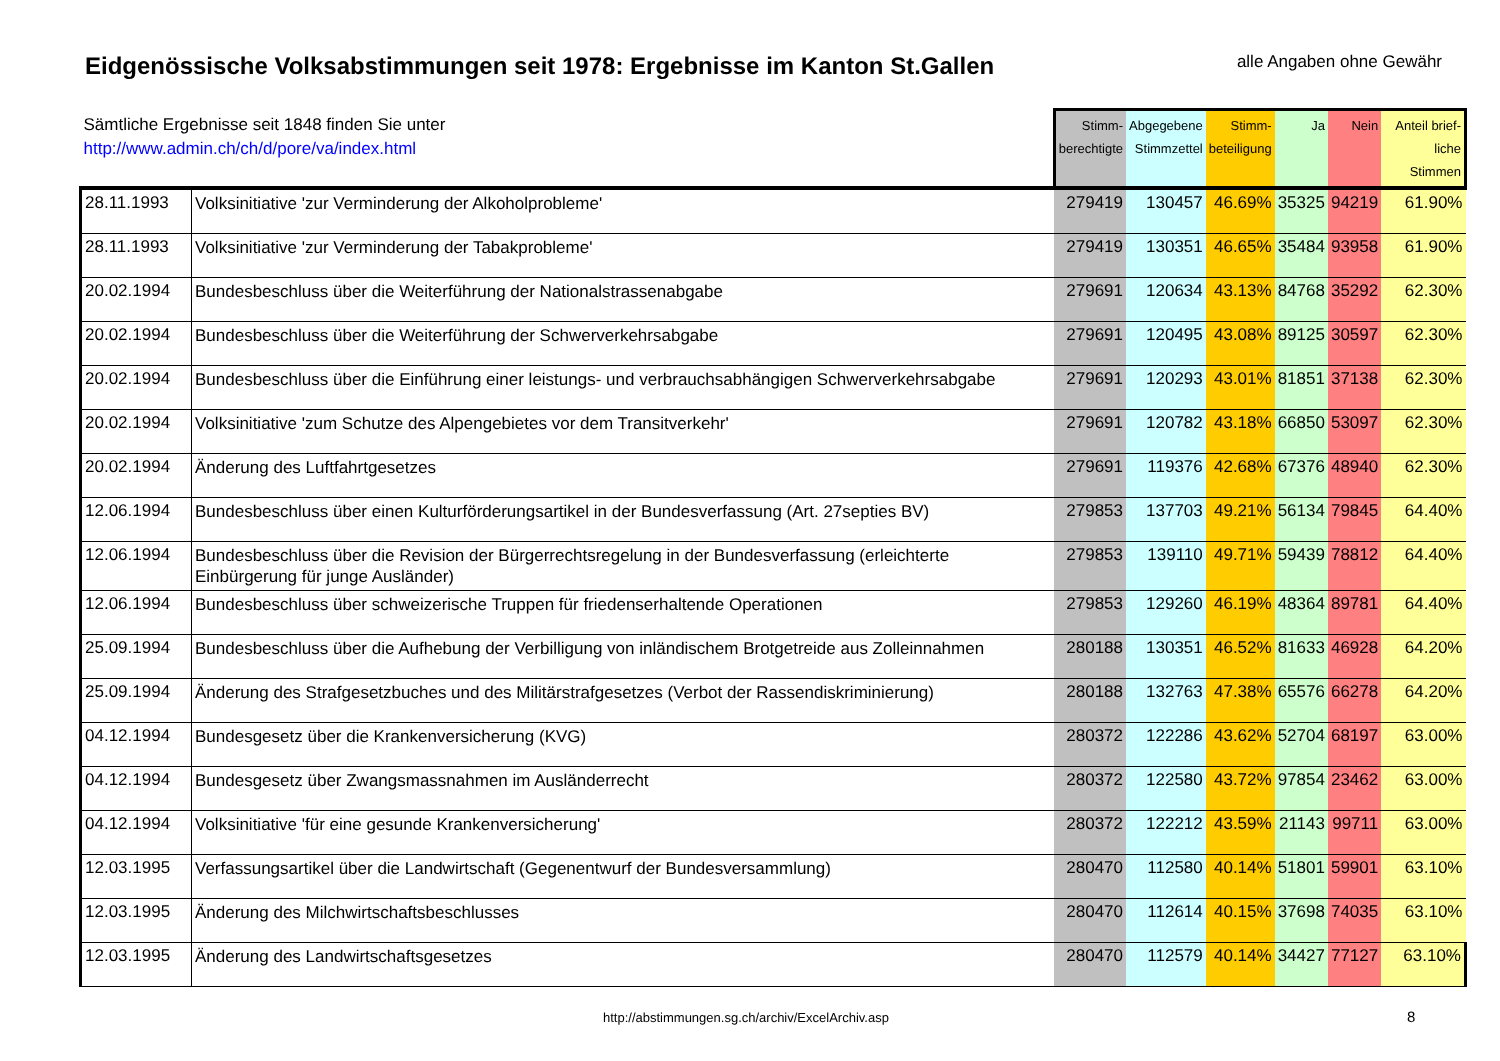Eidgenössische Volksabstimmungen seit 1978: Ergebnisse im Kanton St.Gallen
alle Angaben ohne Gewähr
| Sämtliche Ergebnisse seit 1848 finden Sie unter http://www.admin.ch/ch/d/pore/va/index.html | | Stimm- berechtigte | Abgegebene Stimmzettel | Stimm- beteiligung | Ja | Nein | Anteil brief- liche Stimmen |
| --- | --- | --- | --- | --- | --- | --- | --- |
| 28.11.1993 | Volksinitiative 'zur Verminderung der Alkoholprobleme' | 279419 | 130457 | 46.69% | 35325 | 94219 | 61.90% |
| 28.11.1993 | Volksinitiative 'zur Verminderung der Tabakprobleme' | 279419 | 130351 | 46.65% | 35484 | 93958 | 61.90% |
| 20.02.1994 | Bundesbeschluss über die Weiterführung der Nationalstrassenabgabe | 279691 | 120634 | 43.13% | 84768 | 35292 | 62.30% |
| 20.02.1994 | Bundesbeschluss über die Weiterführung der Schwerverkehrsabgabe | 279691 | 120495 | 43.08% | 89125 | 30597 | 62.30% |
| 20.02.1994 | Bundesbeschluss über die Einführung einer leistungs- und verbrauchsabhängigen Schwerverkehrsabgabe | 279691 | 120293 | 43.01% | 81851 | 37138 | 62.30% |
| 20.02.1994 | Volksinitiative 'zum Schutze des Alpengebietes vor dem Transitverkehr' | 279691 | 120782 | 43.18% | 66850 | 53097 | 62.30% |
| 20.02.1994 | Änderung des Luftfahrtgesetzes | 279691 | 119376 | 42.68% | 67376 | 48940 | 62.30% |
| 12.06.1994 | Bundesbeschluss über einen Kulturförderungsartikel in der Bundesverfassung (Art. 27septies BV) | 279853 | 137703 | 49.21% | 56134 | 79845 | 64.40% |
| 12.06.1994 | Bundesbeschluss über die Revision der Bürgerrechtsregelung in der Bundesverfassung (erleichterte Einbürgerung für junge Ausländer) | 279853 | 139110 | 49.71% | 59439 | 78812 | 64.40% |
| 12.06.1994 | Bundesbeschluss über schweizerische Truppen für friedenserhaltende Operationen | 279853 | 129260 | 46.19% | 48364 | 89781 | 64.40% |
| 25.09.1994 | Bundesbeschluss über die Aufhebung der Verbilligung von inländischem Brotgetreide aus Zolleinnahmen | 280188 | 130351 | 46.52% | 81633 | 46928 | 64.20% |
| 25.09.1994 | Änderung des Strafgesetzbuches und des Militärstrafgesetzes (Verbot der Rassendiskriminierung) | 280188 | 132763 | 47.38% | 65576 | 66278 | 64.20% |
| 04.12.1994 | Bundesgesetz über die Krankenversicherung (KVG) | 280372 | 122286 | 43.62% | 52704 | 68197 | 63.00% |
| 04.12.1994 | Bundesgesetz über Zwangsmassnahmen im Ausländerrecht | 280372 | 122580 | 43.72% | 97854 | 23462 | 63.00% |
| 04.12.1994 | Volksinitiative 'für eine gesunde Krankenversicherung' | 280372 | 122212 | 43.59% | 21143 | 99711 | 63.00% |
| 12.03.1995 | Verfassungsartikel über die Landwirtschaft (Gegenentwurf der Bundesversammlung) | 280470 | 112580 | 40.14% | 51801 | 59901 | 63.10% |
| 12.03.1995 | Änderung des Milchwirtschaftsbeschlusses | 280470 | 112614 | 40.15% | 37698 | 74035 | 63.10% |
| 12.03.1995 | Änderung des Landwirtschaftsgesetzes | 280470 | 112579 | 40.14% | 34427 | 77127 | 63.10% |
http://abstimmungen.sg.ch/archiv/ExcelArchiv.asp
8